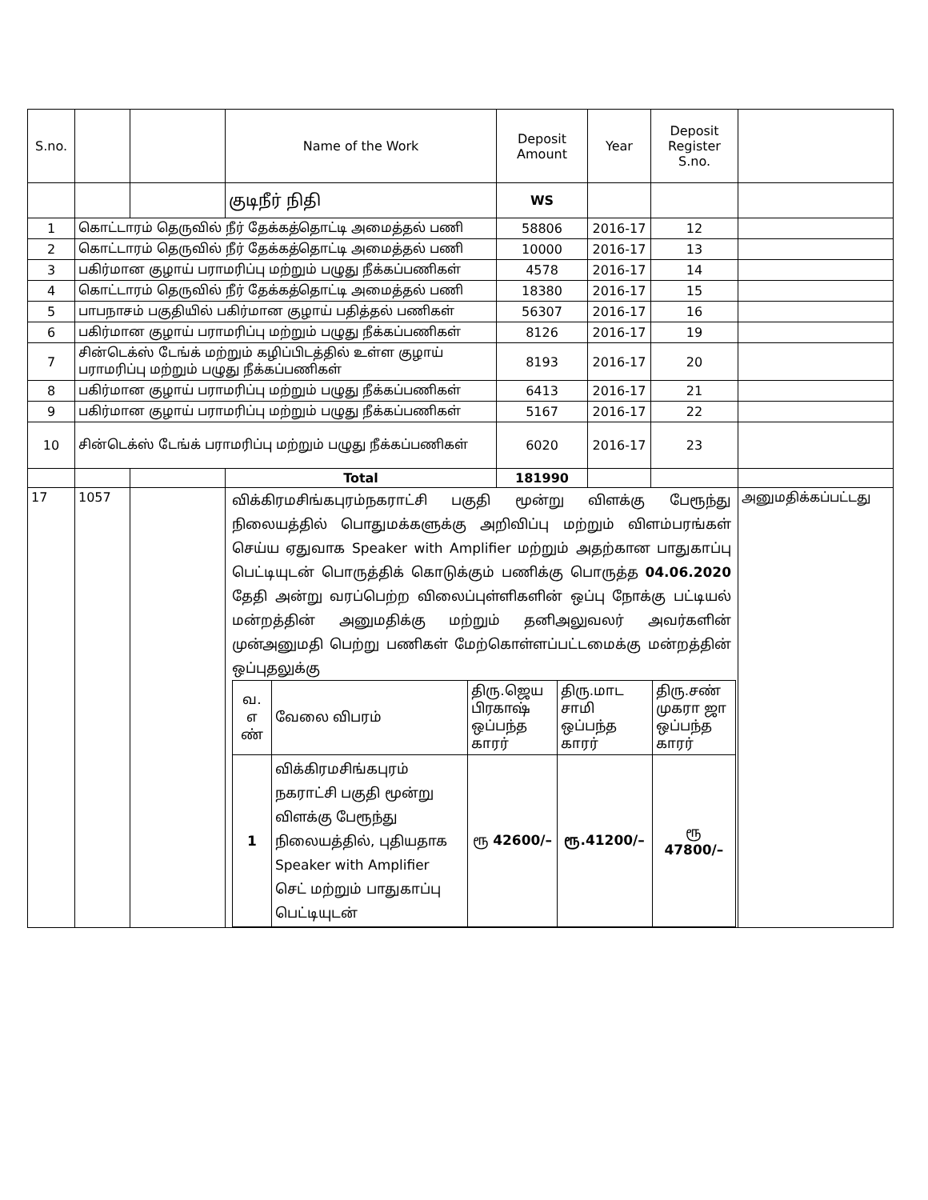| S.no. | | | Name of the Work | Deposit Amount | Year | Deposit Register S.no. | |
| --- | --- | --- | --- | --- | --- | --- | --- |
| | | | குடிநீர் நிதி | WS | | | |
| 1 | கொட்டாரம் தெருவில் நீர் தேக்கத்தொட்டி அமைத்தல் பணி | | | 58806 | 2016-17 | 12 | |
| 2 | கொட்டாரம் தெருவில் நீர் தேக்கத்தொட்டி அமைத்தல் பணி | | | 10000 | 2016-17 | 13 | |
| 3 | பகிர்மான குழாய் பராமரிப்பு மற்றும் பழுது நீக்கப்பணிகள் | | | 4578 | 2016-17 | 14 | |
| 4 | கொட்டாரம் தெருவில் நீர் தேக்கத்தொட்டி அமைத்தல் பணி | | | 18380 | 2016-17 | 15 | |
| 5 | பாபநாசம் பகுதியில் பகிர்மான குழாய் பதித்தல் பணிகள் | | | 56307 | 2016-17 | 16 | |
| 6 | பகிர்மான குழாய் பராமரிப்பு மற்றும் பழுது நீக்கப்பணிகள் | | | 8126 | 2016-17 | 19 | |
| 7 | சின்டெக்ஸ் டேங்க் மற்றும் கழிப்பிடத்தில் உள்ள குழாய் பராமரிப்பு மற்றும் பழுது நீக்கப்பணிகள் | | | 8193 | 2016-17 | 20 | |
| 8 | பகிர்மான குழாய் பராமரிப்பு மற்றும் பழுது நீக்கப்பணிகள் | | | 6413 | 2016-17 | 21 | |
| 9 | பகிர்மான குழாய் பராமரிப்பு மற்றும் பழுது நீக்கப்பணிகள் | | | 5167 | 2016-17 | 22 | |
| 10 | சின்டெக்ஸ் டேங்க் பராமரிப்பு மற்றும் பழுது நீக்கப்பணிகள் | | | 6020 | 2016-17 | 23 | |
| | | | Total | 181990 | | | |
| 17 | 1057 | | விக்கிரமசிங்கபுரம்நகராட்சி பகுதி மூன்று விளக்கு பேரூந்து நிலையத்தில் பொதுமக்களுக்கு அறிவிப்பு மற்றும் விளம்பரங்கள் செய்ய ஏதுவாக Speaker with Amplifier மற்றும் அதற்கான பாதுகாப்பு பெட்டியுடன் பொருத்திக் கொடுக்கும் பணிக்கு பொருத்த 04.06.2020 தேதி அன்று வரப்பெற்ற விலைப்புள்ளிகளின் ஒப்பு நோக்கு பட்டியல் மன்றத்தின் அனுமதிக்கு மற்றும் தனிஅலுவலர் அவர்களின் முன்அனுமதி பெற்று பணிகள் மேற்கொள்ளப்பட்டமைக்கு மன்றத்தின் ஒப்புதலுக்கு / வ. எ ண் / வேலை விபரம் / திரு.ஜெய பிரகாஷ் ஒப்பந்த காரர் / திரு.மாட சாமி ஒப்பந்த காரர் / திரு.சண் முகரா ஜா ஒப்பந்த காரர் / / 1 / விக்கிரமசிங்கபுரம் நகராட்சி பகுதி மூன்று விளக்கு பேரூந்து நிலையத்தில், புதியதாக Speaker with Amplifier செட் மற்றும் பாதுகாப்பு பெட்டியுடன் / ரூ 42600/– / ரூ.41200/– / ரூ 47800/– / | | | | அனுமதிக்கப்பட்டது |